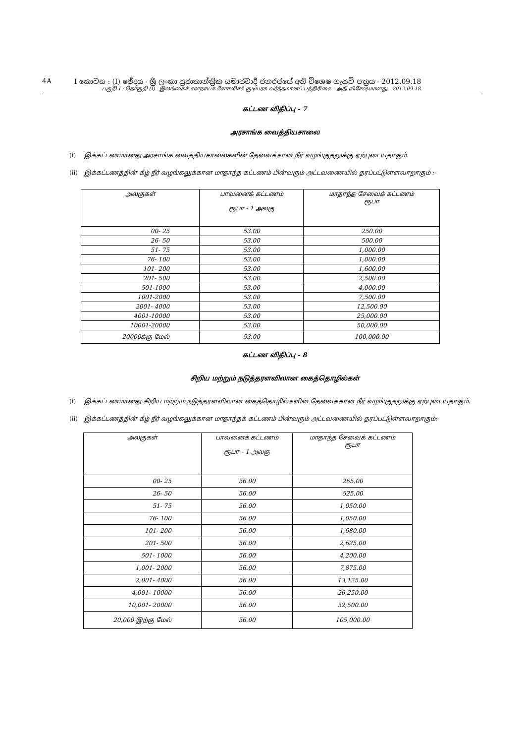4A I කොටස : (I) ඡේදය - ශ්‍රී ලංකා ප්‍රජාතාන්ත්‍රික සමාජවාදී ජනරජයේ අති විශෙෂ ගැසට් පත්‍රය - 2012.09.18
பகுதி I : தொகுதி (I) - இலங்கைச் சனநாயக சோசலிசக் குடியரசு வர்த்தமானப் பத்திரிகை - அதி விசேஷமானது - 2012.09.18
கட்டண விதிப்பு - 7
அரசாங்க வைத்தியசாலை
(i) இக்கட்டணமானது அரசாங்க வைத்தியசாலைகளின் தேவைக்கான நீர் வழங்குதலுக்கு ஏற்புடையதாகும்.
(ii) இக்கட்டணத்தின் கீழ் நீர் வழங்கலுக்கான மாதாந்த கட்டணம் பின்வரும் அட்டவணையில் தரப்பட்டுள்ளவாறாகும் :-
| அலகுகள் | பாவனைக் கட்டணம் ரூபா - 1 அலகு | மாதாந்த சேவைக் கட்டணம் ரூபா |
| --- | --- | --- |
| 00- 25 | 53.00 | 250.00 |
| 26- 50 | 53.00 | 500.00 |
| 51- 75 | 53.00 | 1,000.00 |
| 76- 100 | 53.00 | 1,000.00 |
| 101- 200 | 53.00 | 1,600.00 |
| 201- 500 | 53.00 | 2,500.00 |
| 501-1000 | 53.00 | 4,000.00 |
| 1001-2000 | 53.00 | 7,500.00 |
| 2001- 4000 | 53.00 | 12,500.00 |
| 4001-10000 | 53.00 | 25,000.00 |
| 10001-20000 | 53.00 | 50,000.00 |
| 20000க்கு மேல் | 53.00 | 100,000.00 |
கட்டண விதிப்பு - 8
சிறிய மற்றும் நடுத்தரளவிலான கைத்தொழில்கள்
(i) இக்கட்டணமானது சிறிய மற்றும் நடுத்தரளவிலான கைத்தொழில்களின் தேவைக்கான நீர் வழங்குதலுக்கு ஏற்புடையதாகும்.
(ii) இக்கட்டணத்தின் கீழ் நீர் வழங்கலுக்கான மாதாந்தக் கட்டணம் பின்வரும் அட்டவணையில் தரப்பட்டுள்ளவாறாகும்:-
| அலகுகள் | பாவனைக் கட்டணம் ரூபா - 1 அலகு | மாதாந்த சேவைக் கட்டணம் ரூபா |
| --- | --- | --- |
| 00- 25 | 56.00 | 265.00 |
| 26- 50 | 56.00 | 525.00 |
| 51- 75 | 56.00 | 1,050.00 |
| 76- 100 | 56.00 | 1,050.00 |
| 101- 200 | 56.00 | 1,680.00 |
| 201- 500 | 56.00 | 2,625.00 |
| 501- 1000 | 56.00 | 4,200.00 |
| 1,001- 2000 | 56.00 | 7,875.00 |
| 2,001- 4000 | 56.00 | 13,125.00 |
| 4,001- 10000 | 56.00 | 26,250.00 |
| 10,001- 20000 | 56.00 | 52,500.00 |
| 20,000 இற்கு மேல் | 56.00 | 105,000.00 |